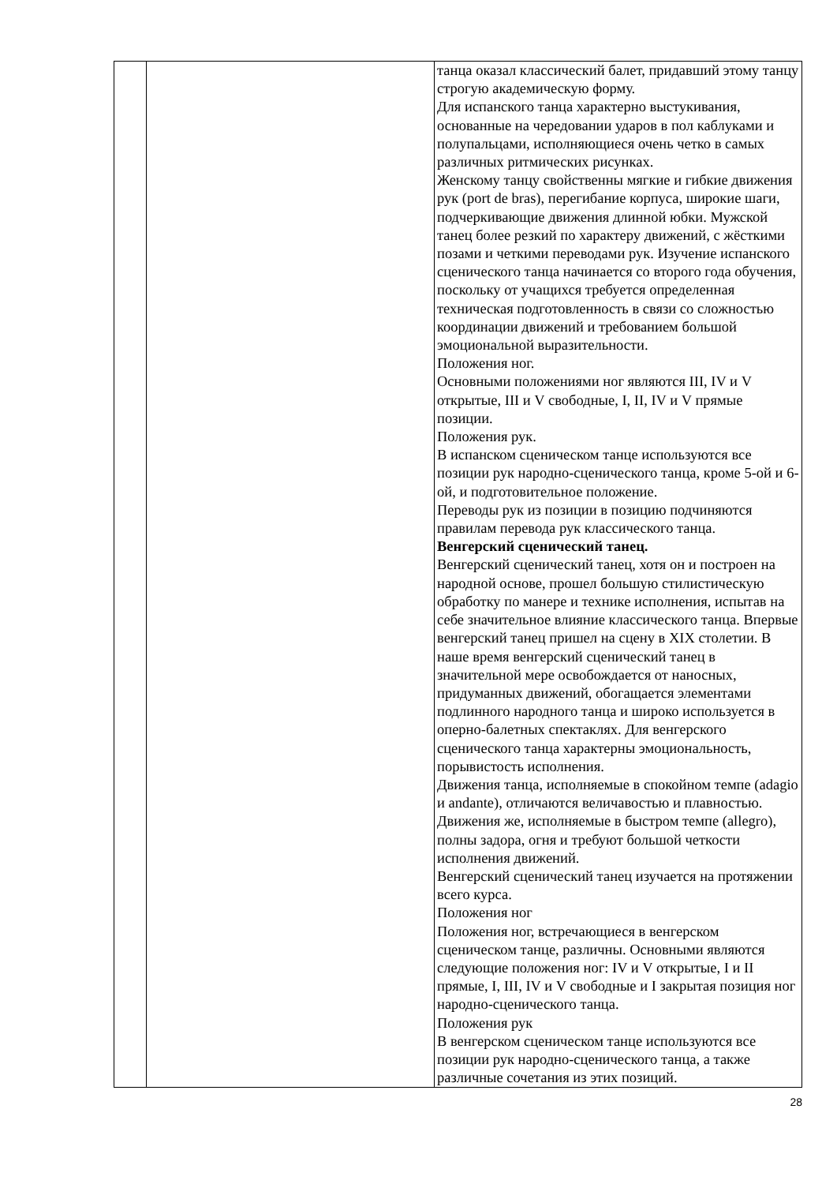| | | танца оказал классический балет, придавший этому танцу строгую академическую форму. Для испанского танца характерно выстукивания, основанные на чередовании ударов в пол каблуками и полупальцами, исполняющиеся очень четко в самых различных ритмических рисунках. Женскому танцу свойственны мягкие и гибкие движения рук (port de bras), перегибание корпуса, широкие шаги, подчеркивающие движения длинной юбки. Мужской танец более резкий по характеру движений, с жёсткими позами и четкими переводами рук. Изучение испанского сценического танца начинается со второго года обучения, поскольку от учащихся требуется определенная техническая подготовленность в связи со сложностью координации движений и требованием большой эмоциональной выразительности. Положения ног. Основными положениями ног являются III, IV и V открытые, III и V свободные, I, II, IV и V прямые позиции. Положения рук. В испанском сценическом танце используются все позиции рук народно-сценического танца, кроме 5-ой и 6-ой, и подготовительное положение. Переводы рук из позиции в позицию подчиняются правилам перевода рук классического танца. Венгерский сценический танец. Венгерский сценический танец, хотя он и построен на народной основе, прошел большую стилистическую обработку по манере и технике исполнения, испытав на себе значительное влияние классического танца. Впервые венгерский танец пришел на сцену в XIX столетии. В наше время венгерский сценический танец в значительной мере освобождается от наносных, придуманных движений, обогащается элементами подлинного народного танца и широко используется в оперно-балетных спектаклях. Для венгерского сценического танца характерны эмоциональность, порывистость исполнения. Движения танца, исполняемые в спокойном темпе (adagio и andante), отличаются величавостью и плавностью. Движения же, исполняемые в быстром темпе (allegro), полны задора, огня и требуют большой четкости исполнения движений. Венгерский сценический танец изучается на протяжении всего курса. Положения ног Положения ног, встречающиеся в венгерском сценическом танце, различны. Основными являются следующие положения ног: IV и V открытые, I и II прямые, I, III, IV и V свободные и I закрытая позиция ног народно-сценического танца. Положения рук В венгерском сценическом танце используются все позиции рук народно-сценического танца, а также различные сочетания из этих позиций. |
28